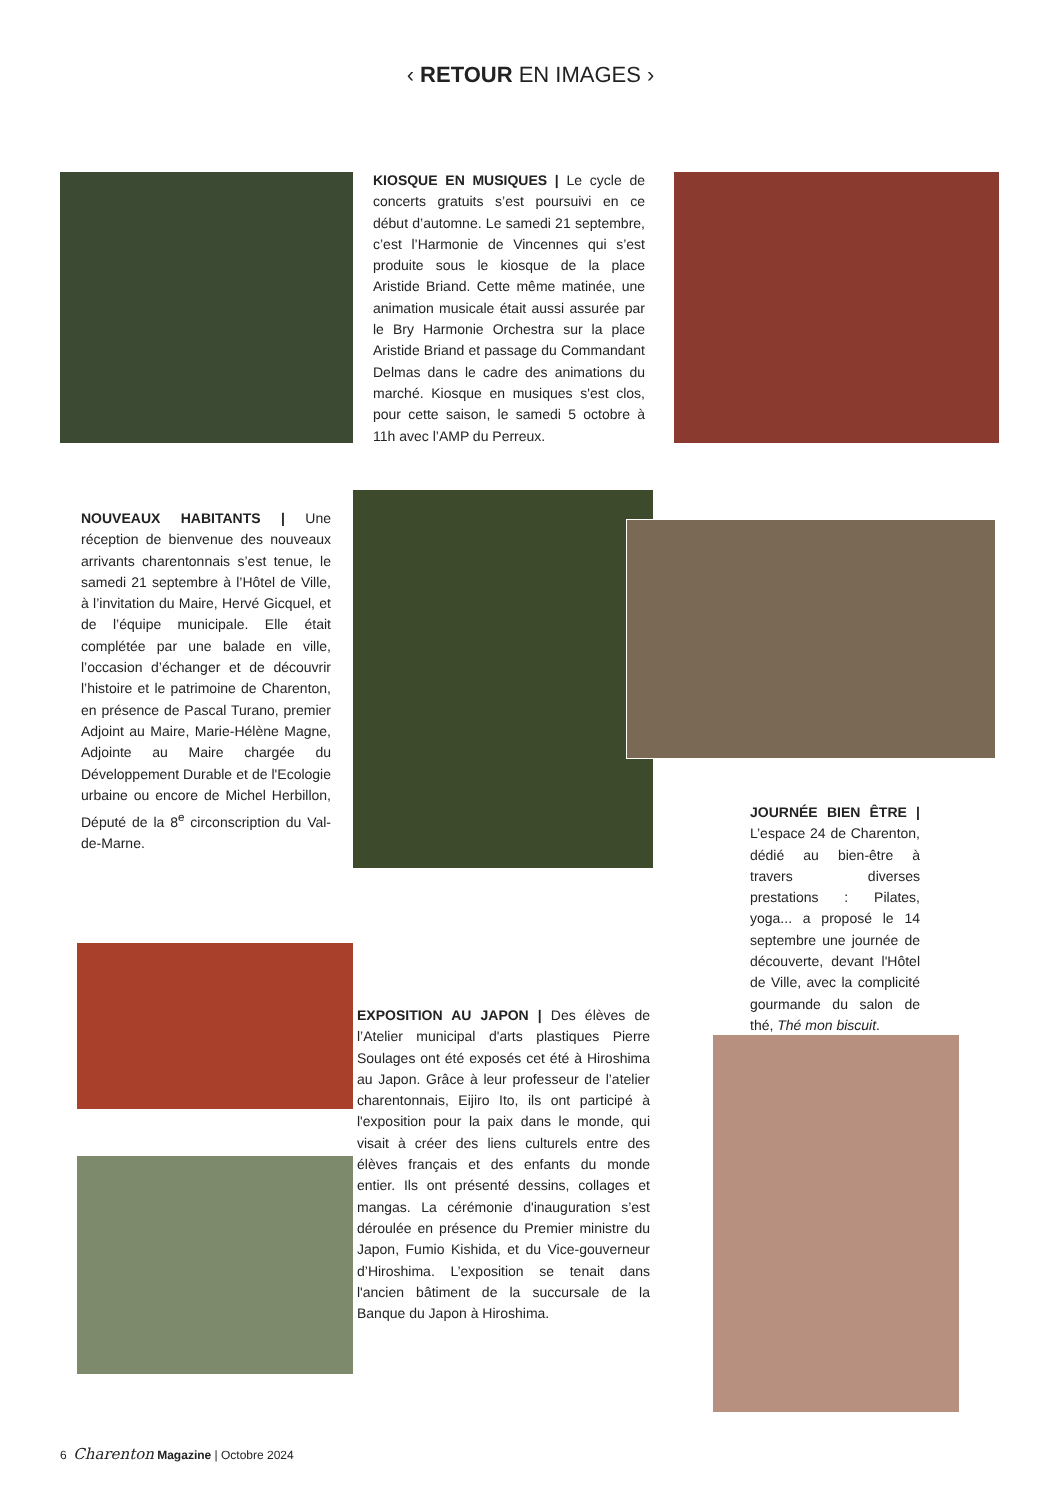‹ RETOUR EN IMAGES ›
KIOSQUE EN MUSIQUES | Le cycle de concerts gratuits s’est poursuivi en ce début d’automne. Le samedi 21 septembre, c’est l’Harmonie de Vincennes qui s’est produite sous le kiosque de la place Aristide Briand. Cette même matinée, une animation musicale était aussi assurée par le Bry Harmonie Orchestra sur la place Aristide Briand et passage du Commandant Delmas dans le cadre des animations du marché. Kiosque en musiques s'est clos, pour cette saison, le samedi 5 octobre à 11h avec l’AMP du Perreux.
NOUVEAUX HABITANTS | Une réception de bienvenue des nouveaux arrivants charentonnais s’est tenue, le samedi 21 septembre à l’Hôtel de Ville, à l’invitation du Maire, Hervé Gicquel, et de l’équipe municipale. Elle était complétée par une balade en ville, l’occasion d’échanger et de découvrir l’histoire et le patrimoine de Charenton, en présence de Pascal Turano, premier Adjoint au Maire, Marie-Hélène Magne, Adjointe au Maire chargée du Développement Durable et de l'Ecologie urbaine ou encore de Michel Herbillon, Député de la 8<sup>e</sup> circonscription du Val-de-Marne.
JOURNÉE BIEN ÊTRE | L’espace 24 de Charenton, dédié au bien-être à travers diverses prestations : Pilates, yoga... a proposé le 14 septembre une journée de découverte, devant l'Hôtel de Ville, avec la complicité gourmande du salon de thé, Thé mon biscuit.
EXPOSITION AU JAPON | Des élèves de l’Atelier municipal d'arts plastiques Pierre Soulages ont été exposés cet été à Hiroshima au Japon. Grâce à leur professeur de l’atelier charentonnais, Eijiro Ito, ils ont participé à l'exposition pour la paix dans le monde, qui visait à créer des liens culturels entre des élèves français et des enfants du monde entier. Ils ont présenté dessins, collages et mangas. La cérémonie d'inauguration s’est déroulée en présence du Premier ministre du Japon, Fumio Kishida, et du Vice-gouverneur d’Hiroshima. L’exposition se tenait dans l'ancien bâtiment de la succursale de la Banque du Japon à Hiroshima.
6 Charenton Magazine | Octobre 2024